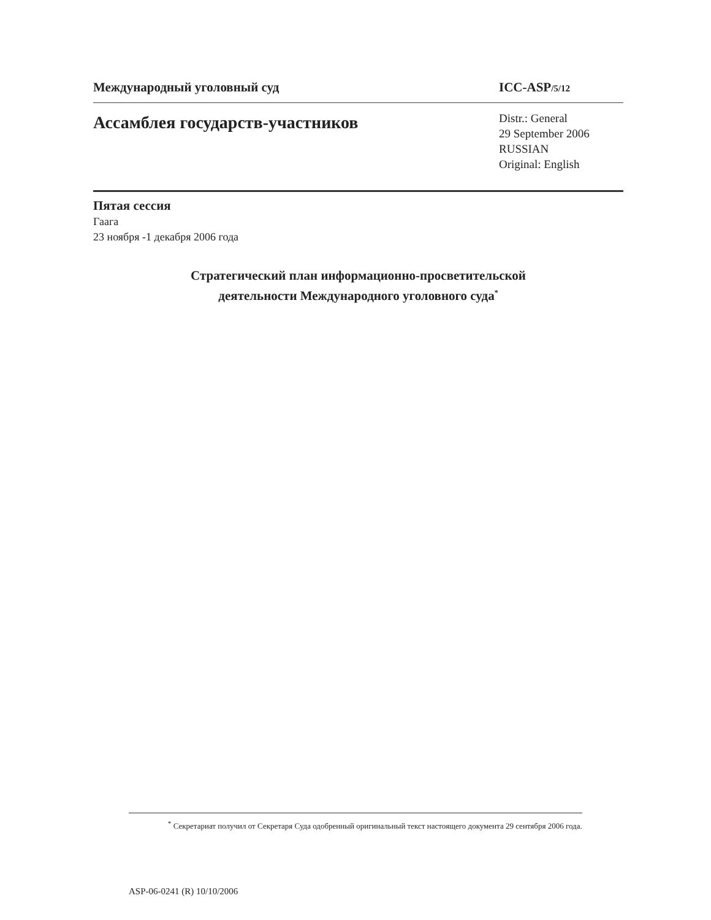Международный уголовный суд ICC-ASP/5/12
Ассамблея государств-участников
Distr.: General
29 September 2006
RUSSIAN
Original: English
Пятая сессия
Гаага
23 ноября -1 декабря 2006 года
Стратегический план информационно-просветительской
деятельности Международного уголовного суда<sup>*</sup>
<sup>*</sup> Секретариат получил от Секретаря Суда одобренный оригинальный текст настоящего документа 29 сентября 2006 года.
ASP-06-0241 (R) 10/10/2006